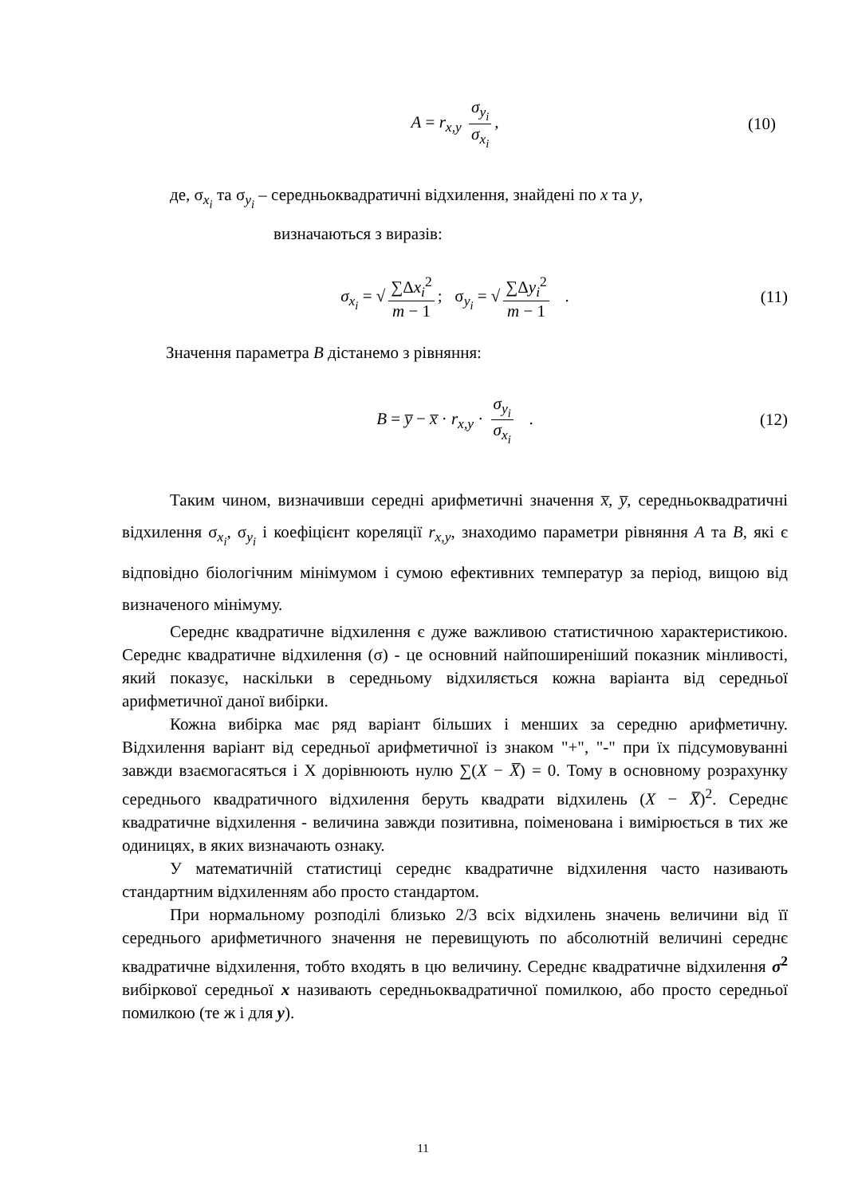A = r<sub>x,y</sub> σ<sub>y<sub>i</sub></sub> σ<sub>x<sub>i</sub></sub>, (10)
де, σ<sub>x<sub>i</sub></sub> та σ<sub>y<sub>i</sub></sub> – середньоквадратичні відхилення, знайдені по x та y,
визначаються з виразів:
σ<sub>x<sub>i</sub></sub> = √ ∑Δx<sub>i</sub><sup>2</sup> m − 1; σ<sub>y<sub>i</sub></sub> = √ ∑Δy<sub>i</sub><sup>2</sup> m − 1 . (11)
Значення параметра B дістанемо з рівняння:
B = y̅ − x̅ · r<sub>x,y</sub> · σ<sub>y<sub>i</sub></sub> σ<sub>x<sub>i</sub></sub> . (12)
Таким чином, визначивши середні арифметичні значення x̅, y̅, середньоквадратичні відхилення σ<sub>x<sub>i</sub></sub>, σ<sub>y<sub>i</sub></sub> і коефіцієнт кореляції r<sub>x,y</sub>, знаходимо параметри рівняння A та B, які є відповідно біологічним мінімумом і сумою ефективних температур за період, вищою від визначеного мінімуму.
Середнє квадратичне відхилення є дуже важливою статистичною характеристикою. Середнє квадратичне відхилення (σ) - це основний найпоширеніший показник мінливості, який показує, наскільки в середньому відхиляється кожна варіанта від середньої арифметичної даної вибірки.
Кожна вибірка має ряд варіант більших і менших за середню арифметичну. Відхилення варіант від середньої арифметичної із знаком "+", "-" при їх підсумовуванні завжди взаємогасяться і Х дорівнюють нулю ∑(X − X̅) = 0. Тому в основному розрахунку середнього квадратичного відхилення беруть квадрати відхилень (X − X̅)<sup>2</sup>. Середнє квадратичне відхилення - величина завжди позитивна, поіменована і вимірюється в тих же одиницях, в яких визначають ознаку.
У математичній статистиці середнє квадратичне відхилення часто називають стандартним відхиленням або просто стандартом.
При нормальному розподілі близько 2/3 всіх відхилень значень величини від її середнього арифметичного значення не перевищують по абсолютній величині середнє квадратичне відхилення, тобто входять в цю величину. Середнє квадратичне відхилення σ<sup>2</sup> вибіркової середньої x називають середньоквадратичної помилкою, або просто середньої помилкою (те ж і для y).
11